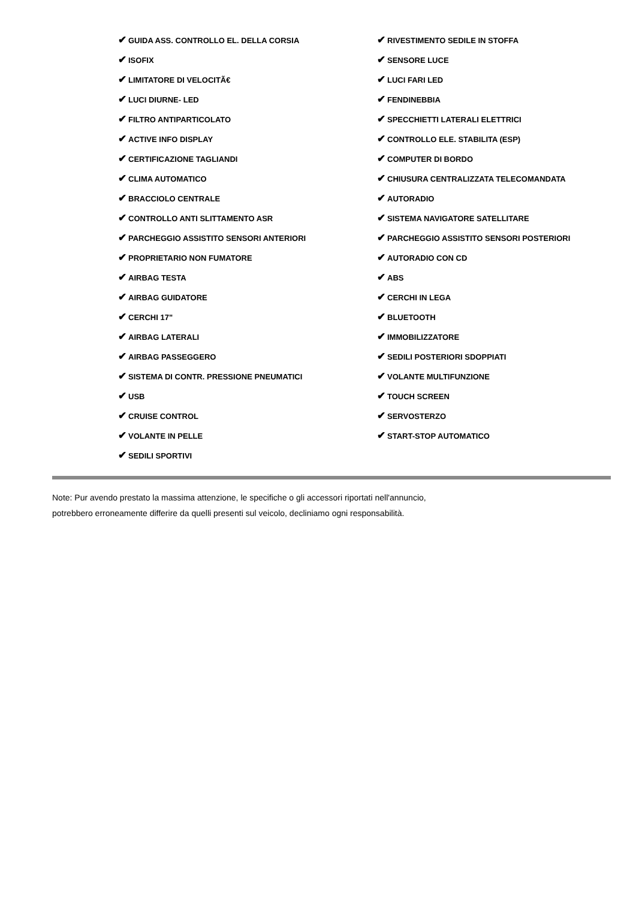✔ GUIDA ASS. CONTROLLO EL. DELLA CORSIA
✔ ISOFIX
✔ LIMITATORE DI VELOCITÃ€
✔ LUCI DIURNE- LED
✔ FILTRO ANTIPARTICOLATO
✔ ACTIVE INFO DISPLAY
✔ CERTIFICAZIONE TAGLIANDI
✔ CLIMA AUTOMATICO
✔ BRACCIOLO CENTRALE
✔ CONTROLLO ANTI SLITTAMENTO ASR
✔ PARCHEGGIO ASSISTITO SENSORI ANTERIORI
✔ PROPRIETARIO NON FUMATORE
✔ AIRBAG TESTA
✔ AIRBAG GUIDATORE
✔ CERCHI 17"
✔ AIRBAG LATERALI
✔ AIRBAG PASSEGGERO
✔ SISTEMA DI CONTR. PRESSIONE PNEUMATICI
✔ USB
✔ CRUISE CONTROL
✔ VOLANTE IN PELLE
✔ SEDILI SPORTIVI
✔ RIVESTIMENTO SEDILE IN STOFFA
✔ SENSORE LUCE
✔ LUCI FARI LED
✔ FENDINEBBIA
✔ SPECCHIETTI LATERALI ELETTRICI
✔ CONTROLLO ELE. STABILITA (ESP)
✔ COMPUTER DI BORDO
✔ CHIUSURA CENTRALIZZATA TELECOMANDATA
✔ AUTORADIO
✔ SISTEMA NAVIGATORE SATELLITARE
✔ PARCHEGGIO ASSISTITO SENSORI POSTERIORI
✔ AUTORADIO CON CD
✔ ABS
✔ CERCHI IN LEGA
✔ BLUETOOTH
✔ IMMOBILIZZATORE
✔ SEDILI POSTERIORI SDOPPIATI
✔ VOLANTE MULTIFUNZIONE
✔ TOUCH SCREEN
✔ SERVOSTERZO
✔ START-STOP AUTOMATICO
Note: Pur avendo prestato la massima attenzione, le specifiche o gli accessori riportati nell'annuncio,
potrebbero erroneamente differire da quelli presenti sul veicolo, decliniamo ogni responsabilità.